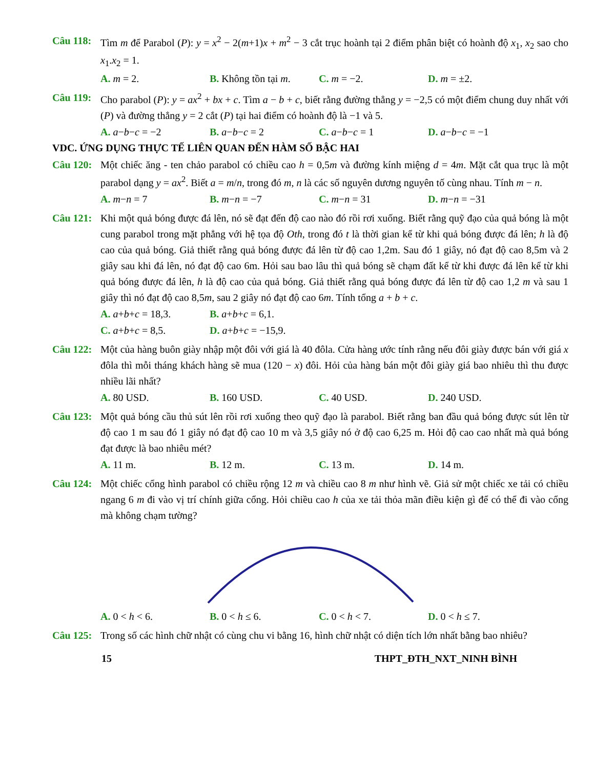Câu 118: Tìm m để Parabol (P): y = x<sup>2</sup> − 2(m+1)x + m<sup>2</sup> − 3 cắt trục hoành tại 2 điểm phân biệt có hoành độ x<sub>1</sub>, x<sub>2</sub> sao cho x<sub>1</sub>.x<sub>2</sub> = 1.
A. m = 2. B. Không tồn tại m. C. m = −2. D. m = ±2.
Câu 119: Cho parabol (P): y = ax<sup>2</sup> + bx + c. Tìm a − b + c, biết rằng đường thẳng y = −2,5 có một điểm chung duy nhất với (P) và đường thẳng y = 2 cắt (P) tại hai điểm có hoành độ là −1 và 5.
A. a−b−c = −2 B. a−b−c = 2 C. a−b−c = 1 D. a−b−c = −1
VDC. ỨNG DỤNG THỰC TẾ LIÊN QUAN ĐẾN HÀM SỐ BẬC HAI
Câu 120: Một chiếc ăng - ten chảo parabol có chiều cao h = 0,5m và đường kính miệng d = 4m. Mặt cắt qua trục là một parabol dạng y = ax<sup>2</sup>. Biết a = m/n, trong đó m, n là các số nguyên dương nguyên tố cùng nhau. Tính m − n.
A. m−n = 7 B. m−n = −7 C. m−n = 31 D. m−n = −31
Câu 121: Khi một quả bóng được đá lên, nó sẽ đạt đến độ cao nào đó rồi rơi xuống. Biết rằng quỹ đạo của quả bóng là một cung parabol trong mặt phẳng với hệ tọa độ Oth, trong đó t là thời gian kể từ khi quả bóng được đá lên; h là độ cao của quả bóng. Giả thiết rằng quả bóng được đá lên từ độ cao 1,2m. Sau đó 1 giây, nó đạt độ cao 8,5m và 2 giây sau khi đá lên, nó đạt độ cao 6m. Hỏi sau bao lâu thì quả bóng sẽ chạm đất kể từ khi được đá lên kể từ khi quả bóng được đá lên, h là độ cao của quả bóng. Giả thiết rằng quả bóng được đá lên từ độ cao 1,2 m và sau 1 giây thì nó đạt độ cao 8,5m, sau 2 giây nó đạt độ cao 6m. Tính tổng a + b + c.
A. a+b+c = 18,3. B. a+b+c = 6,1.
C. a+b+c = 8,5. D. a+b+c = −15,9.
Câu 122: Một của hàng buôn giày nhập một đôi với giá là 40 đôla. Cửa hàng ước tính rằng nếu đôi giày được bán với giá x đôla thì mỗi tháng khách hàng sẽ mua (120 − x) đôi. Hỏi của hàng bán một đôi giày giá bao nhiêu thì thu được nhiều lãi nhất?
A. 80 USD. B. 160 USD. C. 40 USD. D. 240 USD.
Câu 123: Một quả bóng cầu thủ sút lên rồi rơi xuống theo quỹ đạo là parabol. Biết rằng ban đầu quả bóng được sút lên từ độ cao 1 m sau đó 1 giây nó đạt độ cao 10 m và 3,5 giây nó ở độ cao 6,25 m. Hỏi độ cao cao nhất mà quả bóng đạt được là bao nhiêu mét?
A. 11 m. B. 12 m. C. 13 m. D. 14 m.
Câu 124: Một chiếc cổng hình parabol có chiều rộng 12 m và chiều cao 8 m như hình vẽ. Giả sử một chiếc xe tải có chiều ngang 6 m đi vào vị trí chính giữa cổng. Hỏi chiều cao h của xe tải thỏa mãn điều kiện gì để có thể đi vào cổng mà không chạm tường?
A. 0 < h < 6. B. 0 < h ≤ 6. C. 0 < h < 7. D. 0 < h ≤ 7.
Câu 125: Trong số các hình chữ nhật có cùng chu vi bằng 16, hình chữ nhật có diện tích lớn nhất bằng bao nhiêu?
15 THPT_ĐTH_NXT_NINH BÌNH